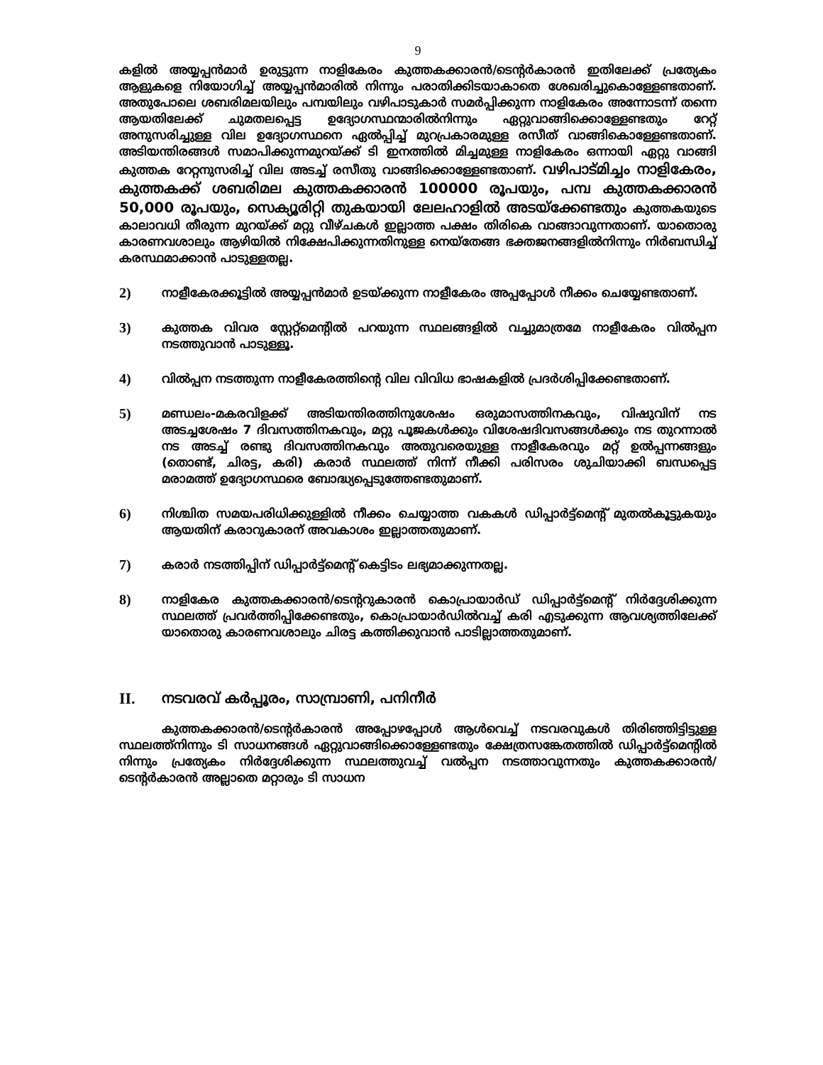9
കളിൽ അയ്യപ്പൻമാർ ഉരുട്ടുന്ന നാളികേരം കുത്തകക്കാരൻ/ടെന്റർകാരൻ ഇതിലേക്ക് പ്രത്യേകം ആളുകളെ നിയോഗിച്ച് അയ്യപ്പൻമാരിൽ നിന്നും പരാതിക്കിടയാകാതെ ശേഖരിച്ചുകൊള്ളേണ്ടതാണ്. അതുപോലെ ശബരിമലയിലും പമ്പയിലും വഴിപാടുകാർ സമർപ്പിക്കുന്ന നാളികേരം അന്നോടന്ന് തന്നെ ആയതിലേക്ക് ചുമതലപ്പെട്ട ഉദ്യോഗസ്ഥന്മാരിൽനിന്നും ഏറ്റുവാങ്ങിക്കൊള്ളേണ്ടതും റേറ്റ് അനുസരിച്ചുള്ള വില ഉദ്യോഗസ്ഥനെ ഏൽപ്പിച്ച് മുറപ്രകാരമുള്ള രസീത് വാങ്ങികൊള്ളേണ്ടതാണ്. അടിയന്തിരങ്ങൾ സമാപിക്കുന്നമുറയ്ക്ക് ടി ഇനത്തിൽ മിച്ചമുള്ള നാളികേരം ഒന്നായി ഏറ്റു വാങ്ങി കുത്തക റേറ്റനുസരിച്ച് വില അടച്ച് രസീതു വാങ്ങിക്കൊള്ളേണ്ടതാണ്. വഴിപാട്മിച്ചം നാളികേരം, കുത്തകക്ക് ശബരിമല കുത്തകക്കാരൻ 100000 രൂപയും, പമ്പ കുത്തകക്കാരൻ 50,000 രൂപയും, സെക്യൂരിറ്റി തുകയായി ലേലഹാളിൽ അടയ്ക്കേണ്ടതും കുത്തകയുടെ കാലാവധി തീരുന്ന മുറയ്ക്ക് മറ്റു വീഴ്ചകൾ ഇല്ലാത്ത പക്ഷം തിരികെ വാങ്ങാവുന്നതാണ്. യാതൊരു കാരണവശാലും ആഴിയിൽ നിക്ഷേപിക്കുന്നതിനുള്ള നെയ്തേങ്ങ ഭക്തജനങ്ങളിൽനിന്നും നിർബന്ധിച്ച് കരസ്ഥമാക്കാൻ പാടുള്ളതല്ല.
2)
നാളീകേരക്കൂട്ടിൽ അയ്യപ്പൻമാർ ഉടയ്ക്കുന്ന നാളീകേരം അപ്പപ്പോൾ നീക്കം ചെയ്യേണ്ടതാണ്.
3)
കുത്തക വിവര സ്റ്റേറ്റ്മെന്റിൽ പറയുന്ന സ്ഥലങ്ങളിൽ വച്ചുമാത്രമേ നാളീകേരം വിൽപ്പന നടത്തുവാൻ പാടുള്ളൂ.
4)
വിൽപ്പന നടത്തുന്ന നാളീകേരത്തിന്റെ വില വിവിധ ഭാഷകളിൽ പ്രദർശിപ്പിക്കേണ്ടതാണ്.
5)
മണ്ഡലം-മകരവിളക്ക് അടിയന്തിരത്തിനുശേഷം ഒരുമാസത്തിനകവും, വിഷുവിന് നട അടച്ചശേഷം 7 ദിവസത്തിനകവും, മറ്റു പൂജകൾക്കും വിശേഷദിവസങ്ങൾക്കും നട തുറന്നാൽ നട അടച്ച് രണ്ടു ദിവസത്തിനകവും അതുവരെയുള്ള നാളീകേരവും മറ്റ് ഉൽപ്പന്നങ്ങളും (തൊണ്ട്, ചിരട്ട, കരി) കരാർ സ്ഥലത്ത് നിന്ന് നീക്കി പരിസരം ശുചിയാക്കി ബന്ധപ്പെട്ട മരാമത്ത് ഉദ്യോഗസ്ഥരെ ബോദ്ധ്യപ്പെടുത്തേണ്ടതുമാണ്.
6)
നിശ്ചിത സമയപരിധിക്കുള്ളിൽ നീക്കം ചെയ്യാത്ത വകകൾ ഡിപ്പാർട്ട്മെന്റ് മുതൽകൂട്ടുകയും ആയതിന് കരാറുകാരന് അവകാശം ഇല്ലാത്തതുമാണ്.
7)
കരാർ നടത്തിപ്പിന് ഡിപ്പാർട്ട്മെന്റ് കെട്ടിടം ലഭ്യമാക്കുന്നതല്ല.
8)
നാളികേര കുത്തകക്കാരൻ/ടെന്ററുകാരൻ കൊപ്രായാർഡ് ഡിപ്പാർട്ട്മെന്റ് നിർദ്ദേശിക്കുന്ന സ്ഥലത്ത് പ്രവർത്തിപ്പിക്കേണ്ടതും, കൊപ്രായാർഡിൽവച്ച് കരി എടുക്കുന്ന ആവശ്യത്തിലേക്ക് യാതൊരു കാരണവശാലും ചിരട്ട കത്തിക്കുവാൻ പാടില്ലാത്തതുമാണ്.
II. നടവരവ് കർപ്പൂരം, സാമ്പ്രാണി, പനിനീർ
കുത്തകക്കാരൻ/ടെന്റർകാരൻ അപ്പോഴപ്പോൾ ആൾവെച്ച് നടവരവുകൾ തിരിഞ്ഞിട്ടിട്ടുള്ള സ്ഥലത്ത്നിന്നും ടി സാധനങ്ങൾ ഏറ്റുവാങ്ങിക്കൊള്ളേണ്ടതും ക്ഷേത്രസങ്കേതത്തിൽ ഡിപ്പാർട്ട്മെന്റിൽ നിന്നും പ്രത്യേകം നിർദ്ദേശിക്കുന്ന സ്ഥലത്തുവച്ച് വൽപ്പന നടത്താവുന്നതും കുത്തകക്കാരൻ/ടെന്റർകാരൻ അല്ലാതെ മറ്റാരും ടി സാധന